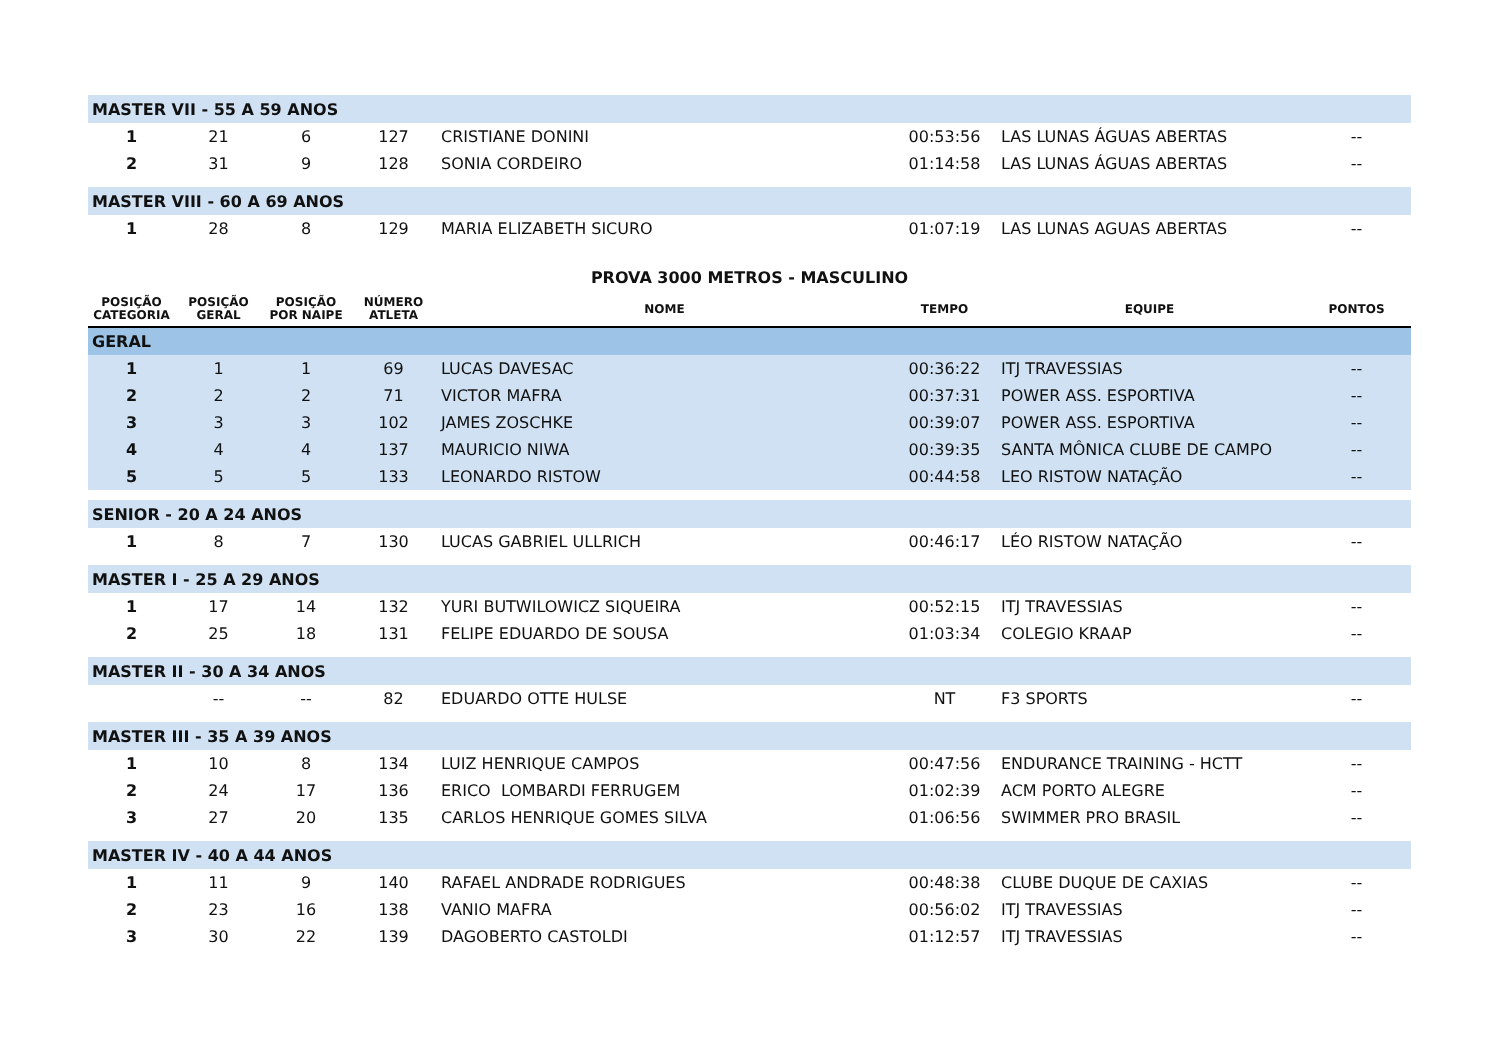| MASTER VII - 55 A 59 ANOS | | | | | | | |
| 1 | 21 | 6 | 127 | CRISTIANE DONINI | 00:53:56 | LAS LUNAS ÁGUAS ABERTAS | -- |
| 2 | 31 | 9 | 128 | SONIA CORDEIRO | 01:14:58 | LAS LUNAS ÁGUAS ABERTAS | -- |
| MASTER VIII - 60 A 69 ANOS | | | | | | | |
| 1 | 28 | 8 | 129 | MARIA ELIZABETH SICURO | 01:07:19 | LAS LUNAS AGUAS ABERTAS | -- |
| PROVA 3000 METROS - MASCULINO | | | | | | | |
| POSIÇÃO CATEGORIA | POSIÇÃO GERAL | POSIÇÃO POR NAIPE | NÚMERO ATLETA | NOME | TEMPO | EQUIPE | PONTOS |
| GERAL | | | | | | | |
| 1 | 1 | 1 | 69 | LUCAS DAVESAC | 00:36:22 | ITJ TRAVESSIAS | -- |
| 2 | 2 | 2 | 71 | VICTOR MAFRA | 00:37:31 | POWER ASS. ESPORTIVA | -- |
| 3 | 3 | 3 | 102 | JAMES ZOSCHKE | 00:39:07 | POWER ASS. ESPORTIVA | -- |
| 4 | 4 | 4 | 137 | MAURICIO NIWA | 00:39:35 | SANTA MÔNICA CLUBE DE CAMPO | -- |
| 5 | 5 | 5 | 133 | LEONARDO RISTOW | 00:44:58 | LEO RISTOW NATAÇÃO | -- |
| SENIOR - 20 A 24 ANOS | | | | | | | |
| 1 | 8 | 7 | 130 | LUCAS GABRIEL ULLRICH | 00:46:17 | LÉO RISTOW NATAÇÃO | -- |
| MASTER I - 25 A 29 ANOS | | | | | | | |
| 1 | 17 | 14 | 132 | YURI BUTWILOWICZ SIQUEIRA | 00:52:15 | ITJ TRAVESSIAS | -- |
| 2 | 25 | 18 | 131 | FELIPE EDUARDO DE SOUSA | 01:03:34 | COLEGIO KRAAP | -- |
| MASTER II - 30 A 34 ANOS | | | | | | | |
| | -- | -- | 82 | EDUARDO OTTE HULSE | NT | F3 SPORTS | -- |
| MASTER III - 35 A 39 ANOS | | | | | | | |
| 1 | 10 | 8 | 134 | LUIZ HENRIQUE CAMPOS | 00:47:56 | ENDURANCE TRAINING - HCTT | -- |
| 2 | 24 | 17 | 136 | ERICO LOMBARDI FERRUGEM | 01:02:39 | ACM PORTO ALEGRE | -- |
| 3 | 27 | 20 | 135 | CARLOS HENRIQUE GOMES SILVA | 01:06:56 | SWIMMER PRO BRASIL | -- |
| MASTER IV - 40 A 44 ANOS | | | | | | | |
| 1 | 11 | 9 | 140 | RAFAEL ANDRADE RODRIGUES | 00:48:38 | CLUBE DUQUE DE CAXIAS | -- |
| 2 | 23 | 16 | 138 | VANIO MAFRA | 00:56:02 | ITJ TRAVESSIAS | -- |
| 3 | 30 | 22 | 139 | DAGOBERTO CASTOLDI | 01:12:57 | ITJ TRAVESSIAS | -- |